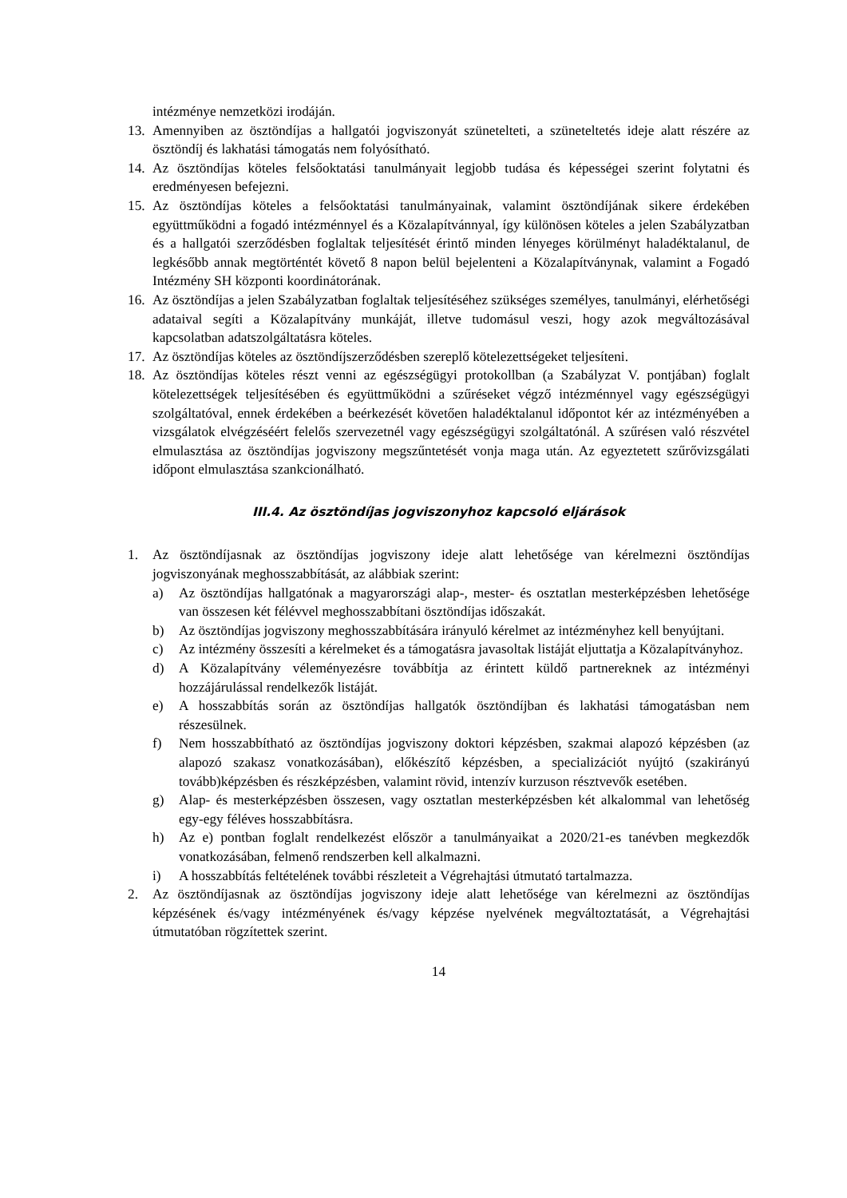intézménye nemzetközi irodáján.
13. Amennyiben az ösztöndíjas a hallgatói jogviszonyát szünetelteti, a szüneteltetés ideje alatt részére az ösztöndíj és lakhatási támogatás nem folyósítható.
14. Az ösztöndíjas köteles felsőoktatási tanulmányait legjobb tudása és képességei szerint folytatni és eredményesen befejezni.
15. Az ösztöndíjas köteles a felsőoktatási tanulmányainak, valamint ösztöndíjának sikere érdekében együttműködni a fogadó intézménnyel és a Közalapítvánnyal, így különösen köteles a jelen Szabályzatban és a hallgatói szerződésben foglaltak teljesítését érintő minden lényeges körülményt haladéktalanul, de legkésőbb annak megtörténtét követő 8 napon belül bejelenteni a Közalapítványnak, valamint a Fogadó Intézmény SH központi koordinátorának.
16. Az ösztöndíjas a jelen Szabályzatban foglaltak teljesítéséhez szükséges személyes, tanulmányi, elérhetőségi adataival segíti a Közalapítvány munkáját, illetve tudomásul veszi, hogy azok megváltozásával kapcsolatban adatszolgáltatásra köteles.
17. Az ösztöndíjas köteles az ösztöndíjszerződésben szereplő kötelezettségeket teljesíteni.
18. Az ösztöndíjas köteles részt venni az egészségügyi protokollban (a Szabályzat V. pontjában) foglalt kötelezettségek teljesítésében és együttműködni a szűréseket végző intézménnyel vagy egészségügyi szolgáltatóval, ennek érdekében a beérkezését követően haladéktalanul időpontot kér az intézményében a vizsgálatok elvégzéséért felelős szervezetnél vagy egészségügyi szolgáltatónál. A szűrésen való részvétel elmulasztása az ösztöndíjas jogviszony megszűntetését vonja maga után. Az egyeztetett szűrővizsgálati időpont elmulasztása szankcionálható.
III.4. Az ösztöndíjas jogviszonyhoz kapcsoló eljárások
1. Az ösztöndíjasnak az ösztöndíjas jogviszony ideje alatt lehetősége van kérelmezni ösztöndíjas jogviszonyának meghosszabbítását, az alábbiak szerint:
a) Az ösztöndíjas hallgatónak a magyarországi alap-, mester- és osztatlan mesterképzésben lehetősége van összesen két félévvel meghosszabbítani ösztöndíjas időszakát.
b) Az ösztöndíjas jogviszony meghosszabbítására irányuló kérelmet az intézményhez kell benyújtani.
c) Az intézmény összesíti a kérelmeket és a támogatásra javasoltak listáját eljuttatja a Közalapítványhoz.
d) A Közalapítvány véleményezésre továbbítja az érintett küldő partnereknek az intézményi hozzájárulással rendelkezők listáját.
e) A hosszabbítás során az ösztöndíjas hallgatók ösztöndíjban és lakhatási támogatásban nem részesülnek.
f) Nem hosszabbítható az ösztöndíjas jogviszony doktori képzésben, szakmai alapozó képzésben (az alapozó szakasz vonatkozásában), előkészítő képzésben, a specializációt nyújtó (szakirányú tovább)képzésben és részképzésben, valamint rövid, intenzív kurzuson résztvevők esetében.
g) Alap- és mesterképzésben összesen, vagy osztatlan mesterképzésben két alkalommal van lehetőség egy-egy féléves hosszabbításra.
h) Az e) pontban foglalt rendelkezést először a tanulmányaikat a 2020/21-es tanévben megkezdők vonatkozásában, felmenő rendszerben kell alkalmazni.
i) A hosszabbítás feltételének további részleteit a Végrehajtási útmutató tartalmazza.
2. Az ösztöndíjasnak az ösztöndíjas jogviszony ideje alatt lehetősége van kérelmezni az ösztöndíjas képzésének és/vagy intézményének és/vagy képzése nyelvének megváltoztatását, a Végrehajtási útmutatóban rögzítettek szerint.
14